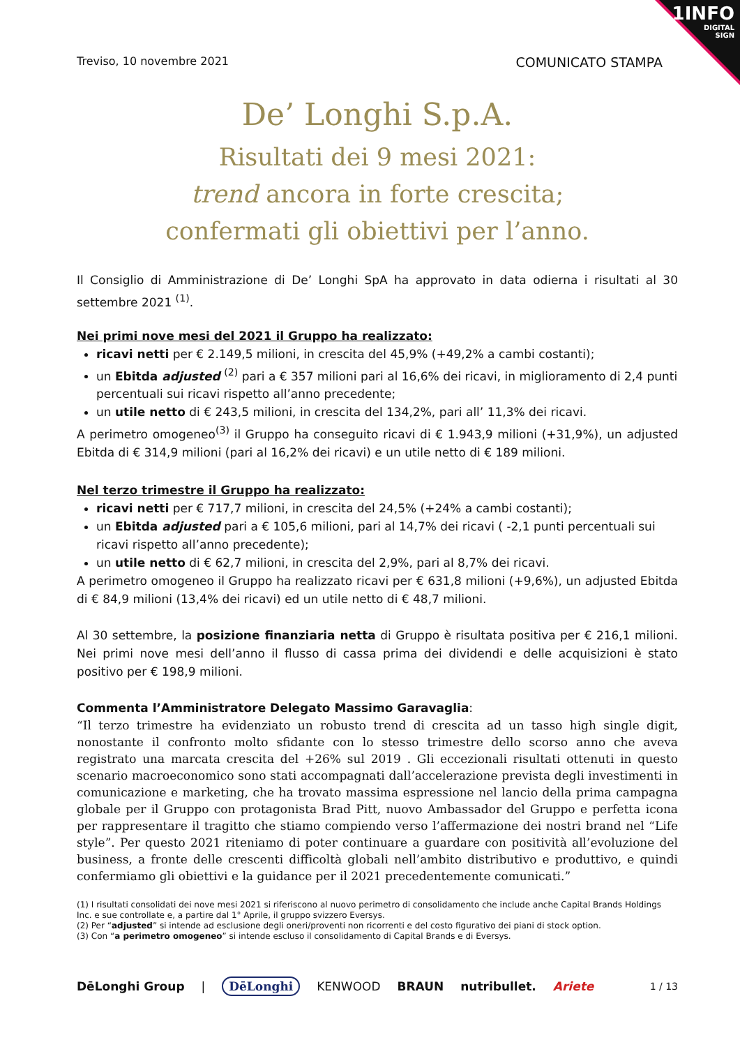1INFO
DIGITAL
SIGN
Treviso, 10 novembre 2021 COMUNICATO STAMPA
De’ Longhi S.p.A.
Risultati dei 9 mesi 2021:
trend ancora in forte crescita;
confermati gli obiettivi per l’anno.
Il Consiglio di Amministrazione di De’ Longhi SpA ha approvato in data odierna i risultati al 30 settembre 2021 <sup>(1)</sup>.
Nei primi nove mesi del 2021 il Gruppo ha realizzato:
ricavi netti per € 2.149,5 milioni, in crescita del 45,9% (+49,2% a cambi costanti);
un Ebitda adjusted <sup>(2)</sup> pari a € 357 milioni pari al 16,6% dei ricavi, in miglioramento di 2,4 punti percentuali sui ricavi rispetto all’anno precedente;
un utile netto di € 243,5 milioni, in crescita del 134,2%, pari all’ 11,3% dei ricavi.
A perimetro omogeneo<sup>(3)</sup> il Gruppo ha conseguito ricavi di € 1.943,9 milioni (+31,9%), un adjusted Ebitda di € 314,9 milioni (pari al 16,2% dei ricavi) e un utile netto di € 189 milioni.
Nel terzo trimestre il Gruppo ha realizzato:
ricavi netti per € 717,7 milioni, in crescita del 24,5% (+24% a cambi costanti);
un Ebitda adjusted pari a € 105,6 milioni, pari al 14,7% dei ricavi ( -2,1 punti percentuali sui ricavi rispetto all’anno precedente);
un utile netto di € 62,7 milioni, in crescita del 2,9%, pari al 8,7% dei ricavi.
A perimetro omogeneo il Gruppo ha realizzato ricavi per € 631,8 milioni (+9,6%), un adjusted Ebitda di € 84,9 milioni (13,4% dei ricavi) ed un utile netto di € 48,7 milioni.
Al 30 settembre, la posizione finanziaria netta di Gruppo è risultata positiva per € 216,1 milioni. Nei primi nove mesi dell’anno il flusso di cassa prima dei dividendi e delle acquisizioni è stato positivo per € 198,9 milioni.
Commenta l’Amministratore Delegato Massimo Garavaglia:
“Il terzo trimestre ha evidenziato un robusto trend di crescita ad un tasso high single digit, nonostante il confronto molto sfidante con lo stesso trimestre dello scorso anno che aveva registrato una marcata crescita del +26% sul 2019 . Gli eccezionali risultati ottenuti in questo scenario macroeconomico sono stati accompagnati dall’accelerazione prevista degli investimenti in comunicazione e marketing, che ha trovato massima espressione nel lancio della prima campagna globale per il Gruppo con protagonista Brad Pitt, nuovo Ambassador del Gruppo e perfetta icona per rappresentare il tragitto che stiamo compiendo verso l’affermazione dei nostri brand nel “Life style”. Per questo 2021 riteniamo di poter continuare a guardare con positività all’evoluzione del business, a fronte delle crescenti difficoltà globali nell’ambito distributivo e produttivo, e quindi confermiamo gli obiettivi e la guidance per il 2021 precedentemente comunicati.”
(1) I risultati consolidati dei nove mesi 2021 si riferiscono al nuovo perimetro di consolidamento che include anche Capital Brands Holdings Inc. e sue controllate e, a partire dal 1° Aprile, il gruppo svizzero Eversys.
(2) Per “adjusted” si intende ad esclusione degli oneri/proventi non ricorrenti e del costo figurativo dei piani di stock option.
(3) Con “a perimetro omogeneo” si intende escluso il consolidamento di Capital Brands e di Eversys.
DēLonghi Group | DēLonghi KENWOOD BRAUN nutribullet. Ariete 1 / 13